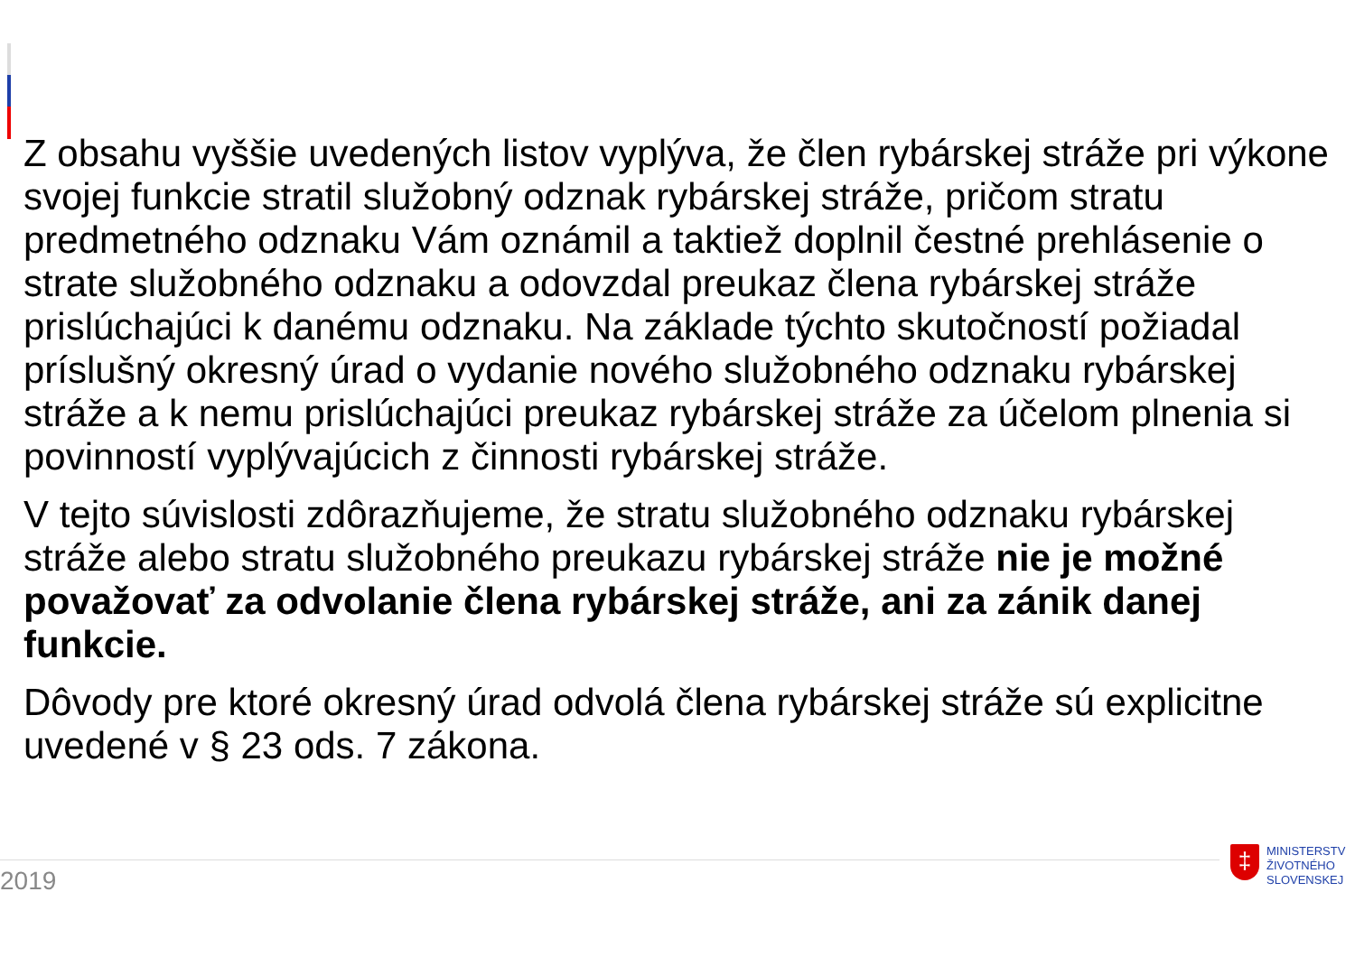Z obsahu vyššie uvedených listov vyplýva, že člen rybárskej stráže pri výkone svojej funkcie stratil služobný odznak rybárskej stráže, pričom stratu predmetného odznaku Vám oznámil a taktiež doplnil čestné prehlásenie o strate služobného odznaku a odovzdal preukaz člena rybárskej stráže prislúchajúci k danému odznaku. Na základe týchto skutočností požiadal príslušný okresný úrad o vydanie nového služobného odznaku rybárskej stráže a k nemu prislúchajúci preukaz rybárskej stráže za účelom plnenia si povinností vyplývajúcich z činnosti rybárskej stráže.
V tejto súvislosti zdôrazňujeme, že stratu služobného odznaku rybárskej stráže alebo stratu služobného preukazu rybárskej stráže nie je možné považovať za odvolanie člena rybárskej stráže, ani za zánik danej funkcie.
Dôvody pre ktoré okresný úrad odvolá člena rybárskej stráže sú explicitne uvedené v § 23 ods. 7 zákona.
2019
‡
MINISTERSTV
ŽIVOTNÉHO
SLOVENSKEJ